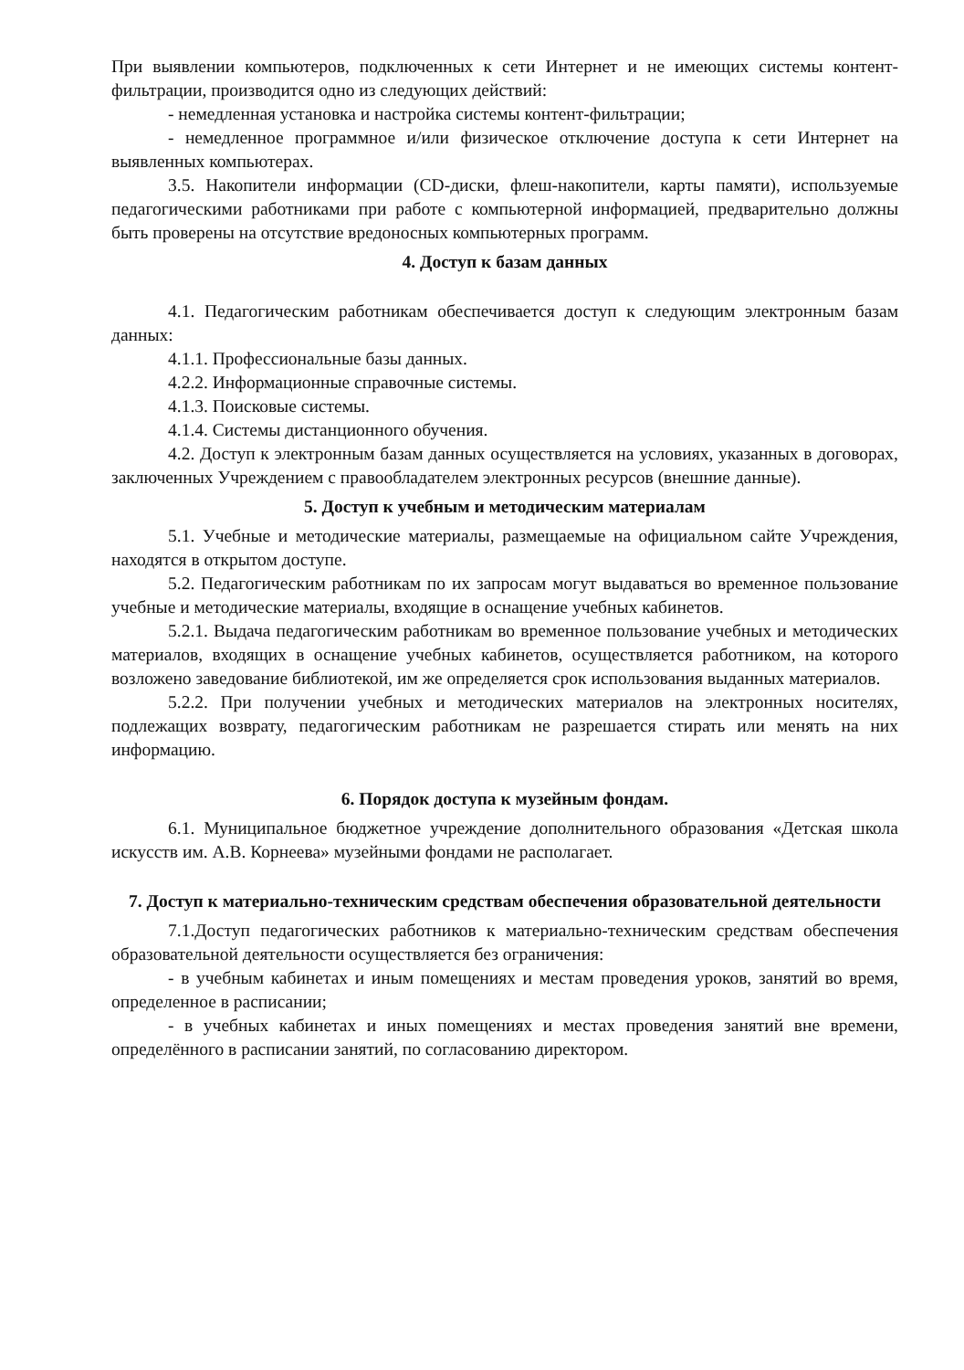При выявлении компьютеров, подключенных к сети Интернет и не имеющих системы контент-фильтрации, производится одно из следующих действий:
- немедленная установка и настройка системы контент-фильтрации;
- немедленное программное и/или физическое отключение доступа к сети Интернет на выявленных компьютерах.
3.5. Накопители информации (CD-диски, флеш-накопители, карты памяти), используемые педагогическими работниками при работе с компьютерной информацией, предварительно должны быть проверены на отсутствие вредоносных компьютерных программ.
4. Доступ к базам данных
4.1. Педагогическим работникам обеспечивается доступ к следующим электронным базам данных:
4.1.1. Профессиональные базы данных.
4.2.2. Информационные справочные системы.
4.1.3. Поисковые системы.
4.1.4. Системы дистанционного обучения.
4.2. Доступ к электронным базам данных осуществляется на условиях, указанных в договорах, заключенных Учреждением с правообладателем электронных ресурсов (внешние данные).
5. Доступ к учебным и методическим материалам
5.1. Учебные и методические материалы, размещаемые на официальном сайте Учреждения, находятся в открытом доступе.
5.2. Педагогическим работникам по их запросам могут выдаваться во временное пользование учебные и методические материалы, входящие в оснащение учебных кабинетов.
5.2.1. Выдача педагогическим работникам во временное пользование учебных и методических материалов, входящих в оснащение учебных кабинетов, осуществляется работником, на которого возложено заведование библиотекой, им же определяется срок использования выданных материалов.
5.2.2. При получении учебных и методических материалов на электронных носителях, подлежащих возврату, педагогическим работникам не разрешается стирать или менять на них информацию.
6. Порядок доступа к музейным фондам.
6.1. Муниципальное бюджетное учреждение дополнительного образования «Детская школа искусств им. А.В. Корнеева» музейными фондами не располагает.
7. Доступ к материально-техническим средствам обеспечения образовательной деятельности
7.1.Доступ педагогических работников к материально-техническим средствам обеспечения образовательной деятельности осуществляется без ограничения:
- в учебным кабинетах и иным помещениях и местам проведения уроков, занятий во время, определенное в расписании;
- в учебных кабинетах и иных помещениях и местах проведения занятий вне времени, определённого в расписании занятий, по согласованию директором.